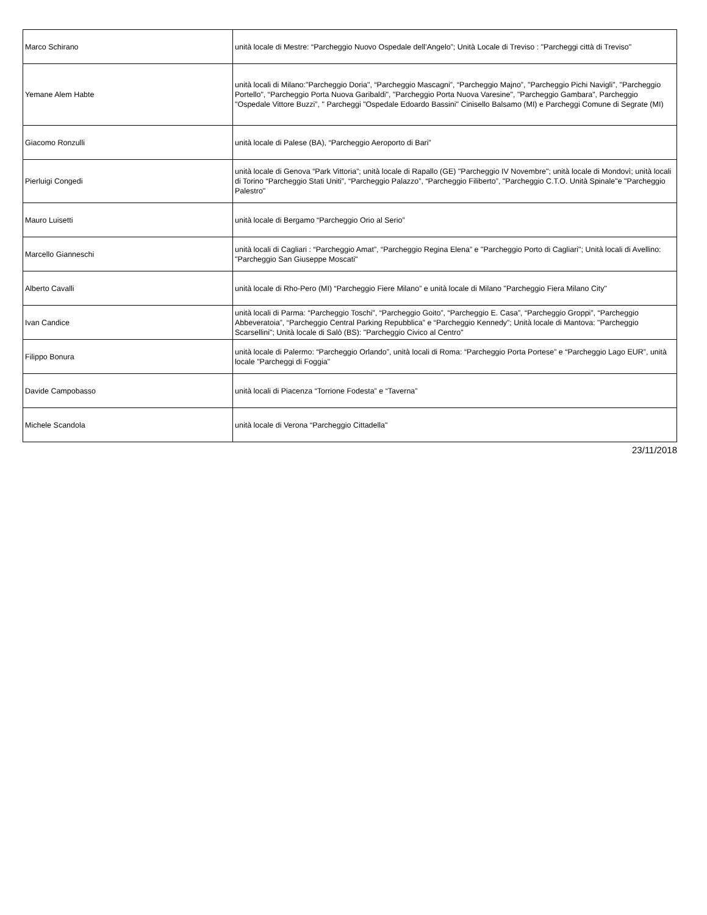| Marco Schirano | unità locale di Mestre: “Parcheggio Nuovo Ospedale dell’Angelo”; Unità Locale di Treviso : "Parcheggi città di Treviso" |
| Yemane Alem Habte | unità locali di Milano:"Parcheggio Doria", “Parcheggio Mascagni”, “Parcheggio Majno”, "Parcheggio Pichi Navigli", "Parcheggio Portello", “Parcheggio Porta Nuova Garibaldi", "Parcheggio Porta Nuova Varesine", "Parcheggio Gambara", Parcheggio "Ospedale Vittore Buzzi”, " Parcheggi "Ospedale Edoardo Bassini" Cinisello Balsamo (MI) e Parcheggi Comune di Segrate (MI) |
| Giacomo Ronzulli | unità locale di Palese (BA), “Parcheggio Aeroporto di Bari” |
| Pierluigi Congedi | unità locale di Genova “Park Vittoria”; unità locale di Rapallo (GE) "Parcheggio IV Novembre"; unità locale di Mondovì; unità locali di Torino “Parcheggio Stati Uniti”, “Parcheggio Palazzo”, “Parcheggio Filiberto”, "Parcheggio C.T.O. Unità Spinale"e "Parcheggio Palestro" |
| Mauro Luisetti | unità locale di Bergamo “Parcheggio Orio al Serio” |
| Marcello Gianneschi | unità locali di Cagliari : “Parcheggio Amat”, “Parcheggio Regina Elena” e "Parcheggio Porto di Cagliari"; Unità locali di Avellino: "Parcheggio San Giuseppe Moscati" |
| Alberto Cavalli | unità locale di Rho-Pero (MI) “Parcheggio Fiere Milano” e unità locale di Milano "Parcheggio Fiera Milano City" |
| Ivan Candice | unità locali di Parma: “Parcheggio Toschi”, “Parcheggio Goito”, “Parcheggio E. Casa”, “Parcheggio Groppi”, “Parcheggio Abbeveratoia”, “Parcheggio Central Parking Repubblica” e “Parcheggio Kennedy”; Unità locale di Mantova: "Parcheggio Scarsellini"; Unità locale di Salò (BS): "Parcheggio Civico al Centro" |
| Filippo Bonura | unità locale di Palermo: “Parcheggio Orlando”, unità locali di Roma: “Parcheggio Porta Portese” e “Parcheggio Lago EUR”, unità locale "Parcheggi di Foggia" |
| Davide Campobasso | unità locali di Piacenza “Torrione Fodesta” e “Taverna” |
| Michele Scandola | unità locale di Verona “Parcheggio Cittadella" |
23/11/2018